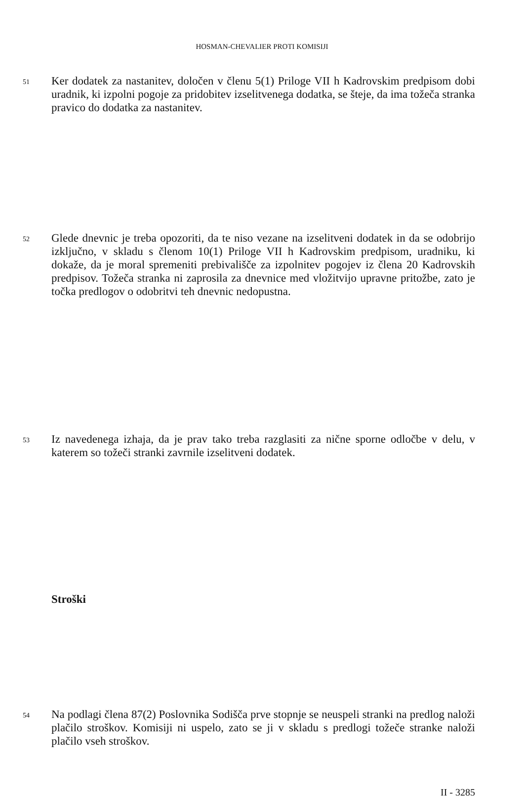HOSMAN-CHEVALIER PROTI KOMISIJI
51 Ker dodatek za nastanitev, določen v členu 5(1) Priloge VII h Kadrovskim predpisom dobi uradnik, ki izpolni pogoje za pridobitev izselitvenega dodatka, se šteje, da ima tožeča stranka pravico do dodatka za nastanitev.
52 Glede dnevnic je treba opozoriti, da te niso vezane na izselitveni dodatek in da se odobrijo izključno, v skladu s členom 10(1) Priloge VII h Kadrovskim predpisom, uradniku, ki dokaže, da je moral spremeniti prebivališče za izpolnitev pogojev iz člena 20 Kadrovskih predpisov. Tožeča stranka ni zaprosila za dnevnice med vložitvijo upravne pritožbe, zato je točka predlogov o odobritvi teh dnevnic nedopustna.
53 Iz navedenega izhaja, da je prav tako treba razglasiti za nične sporne odločbe v delu, v katerem so tožeči stranki zavrnile izselitveni dodatek.
Stroški
54 Na podlagi člena 87(2) Poslovnika Sodišča prve stopnje se neuspeli stranki na predlog naloži plačilo stroškov. Komisiji ni uspelo, zato se ji v skladu s predlogi tožeče stranke naloži plačilo vseh stroškov.
II - 3285